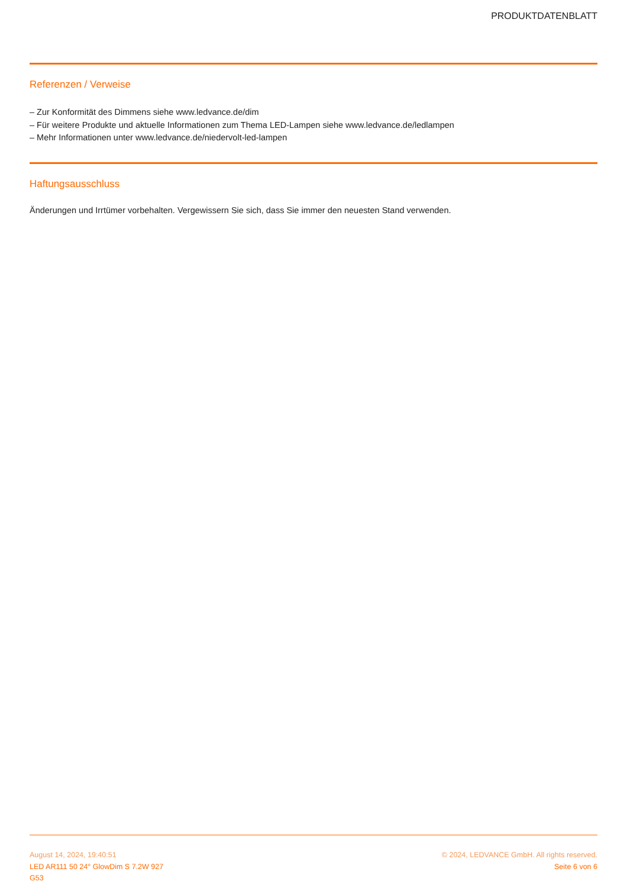PRODUKTDATENBLATT
Referenzen / Verweise
– Zur Konformität des Dimmens siehe www.ledvance.de/dim
– Für weitere Produkte und aktuelle Informationen zum Thema LED-Lampen siehe www.ledvance.de/ledlampen
– Mehr Informationen unter www.ledvance.de/niedervolt-led-lampen
Haftungsausschluss
Änderungen und Irrtümer vorbehalten. Vergewissern Sie sich, dass Sie immer den neuesten Stand verwenden.
August 14, 2024, 19:40:51
LED AR111 50 24° GlowDim S 7.2W 927
G53
© 2024, LEDVANCE GmbH. All rights reserved.
Seite 6 von 6